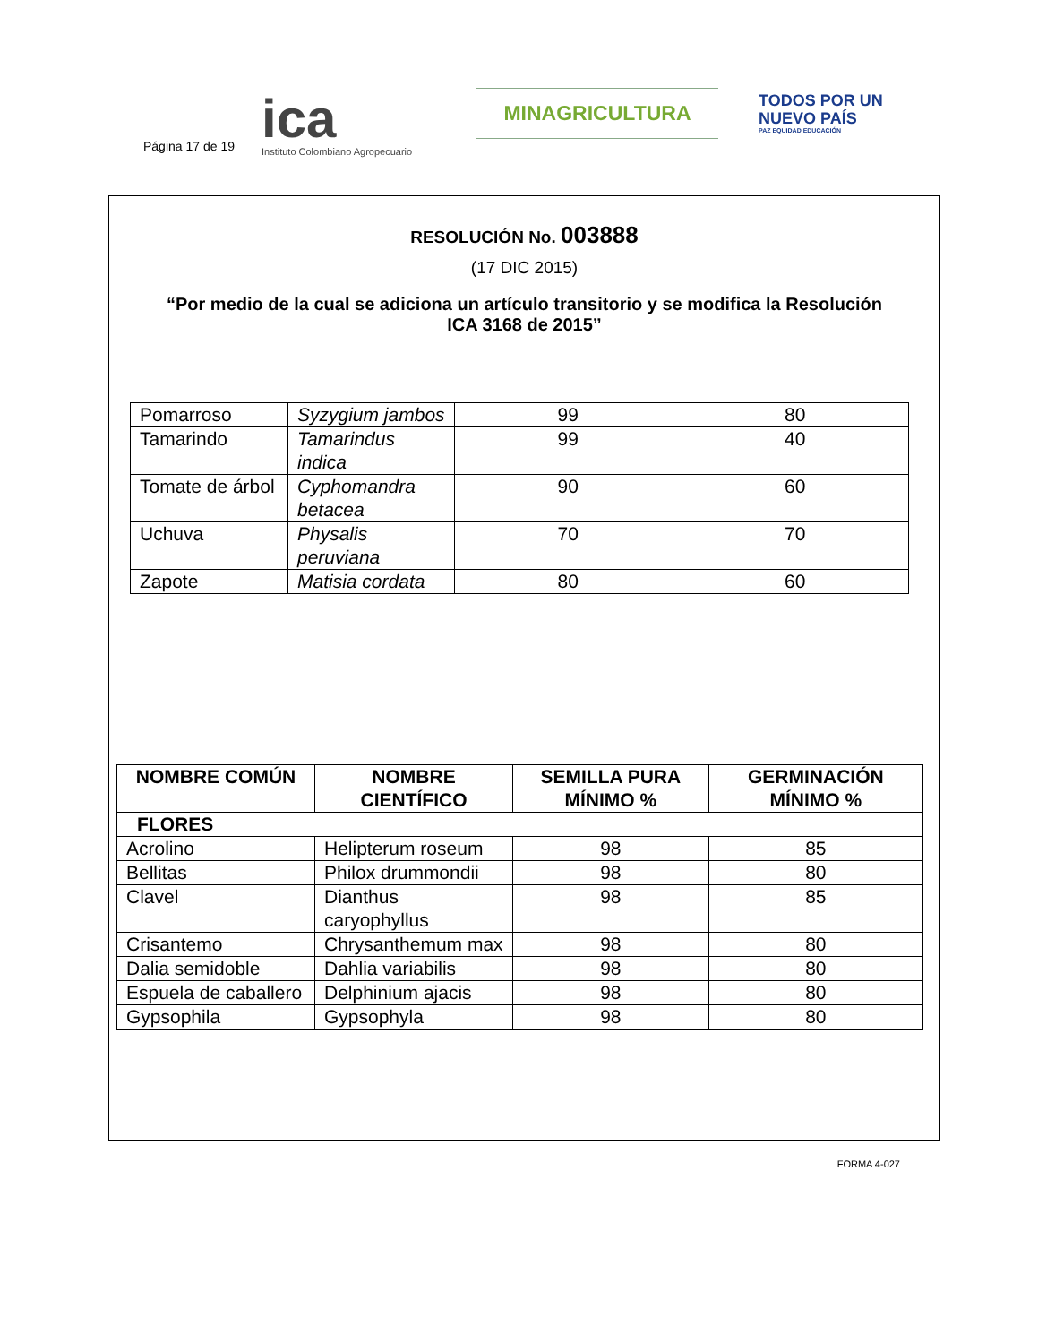Página 17 de 19
ica
Instituto Colombiano Agropecuario
MINAGRICULTURA
TODOS POR UN
NUEVO PAÍS
PAZ EQUIDAD EDUCACIÓN
RESOLUCIÓN No. 003888
(17 DIC 2015)
“Por medio de la cual se adiciona un artículo transitorio y se modifica la Resolución ICA 3168 de 2015”
| Pomarroso | Syzygium jambos | 99 | 80 |
| Tamarindo | Tamarindus indica | 99 | 40 |
| Tomate de árbol | Cyphomandra betacea | 90 | 60 |
| Uchuva | Physalis peruviana | 70 | 70 |
| Zapote | Matisia cordata | 80 | 60 |
| NOMBRE COMÚN | NOMBRE CIENTÍFICO | SEMILLA PURA MÍNIMO % | GERMINACIÓN MÍNIMO % |
| --- | --- | --- | --- |
| FLORES | | | |
| Acrolino | Helipterum roseum | 98 | 85 |
| Bellitas | Philox drummondii | 98 | 80 |
| Clavel | Dianthus caryophyllus | 98 | 85 |
| Crisantemo | Chrysanthemum max | 98 | 80 |
| Dalia semidoble | Dahlia variabilis | 98 | 80 |
| Espuela de caballero | Delphinium ajacis | 98 | 80 |
| Gypsophila | Gypsophyla | 98 | 80 |
FORMA 4-027